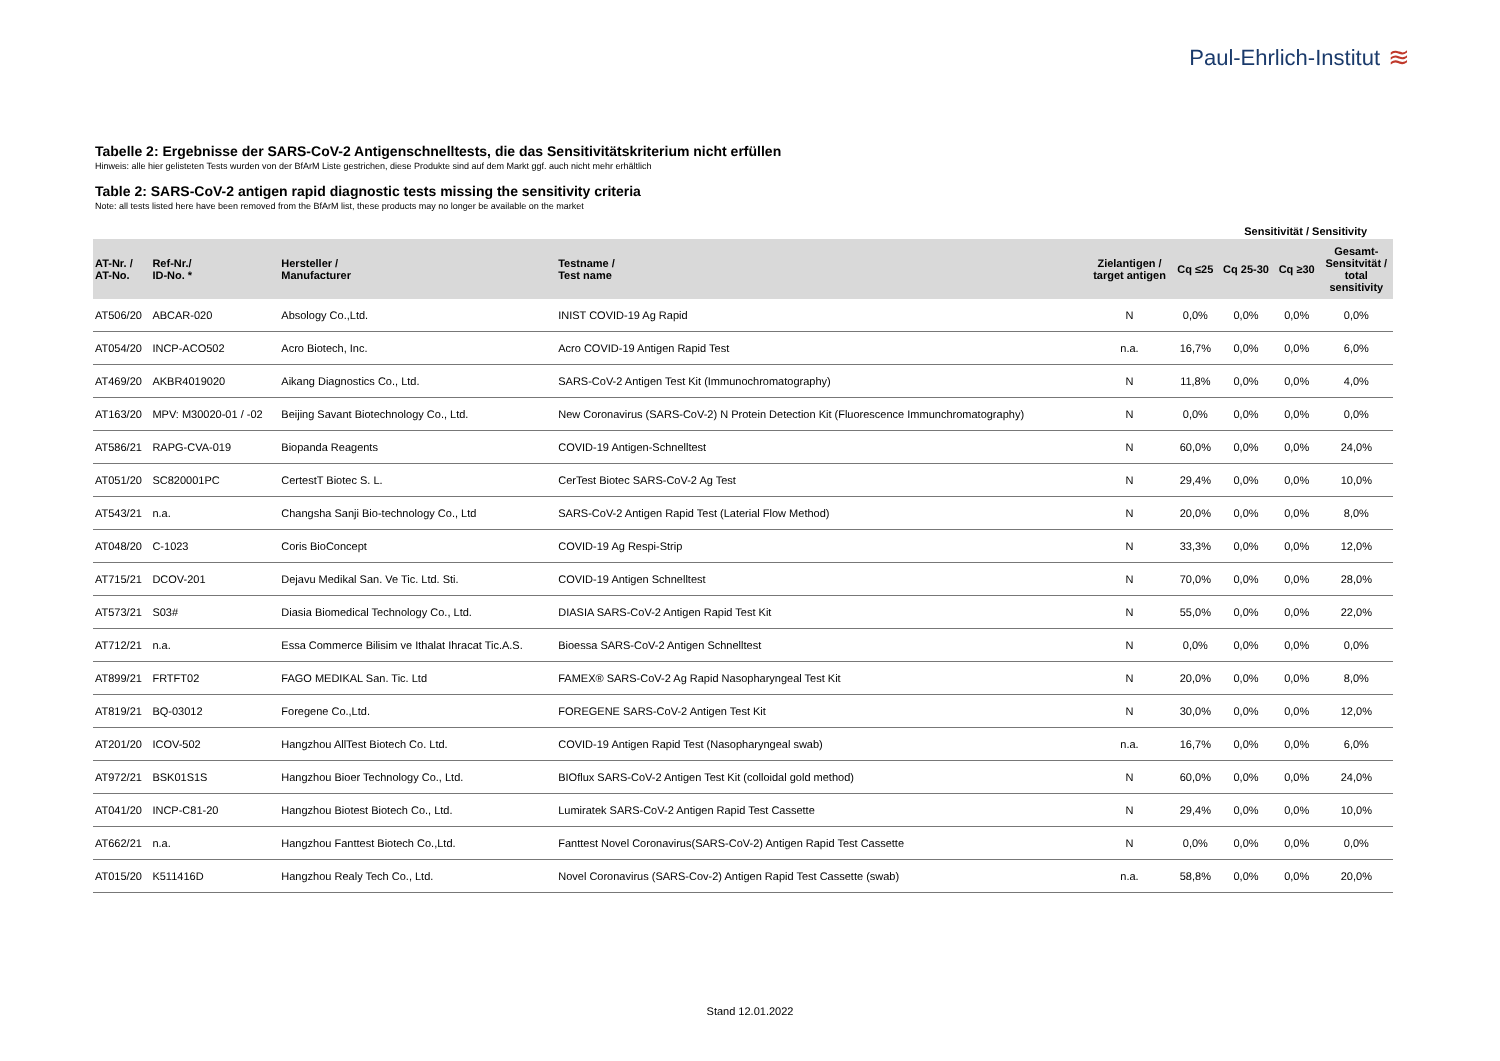Paul-Ehrlich-Institut ≋
Tabelle 2: Ergebnisse der SARS-CoV-2 Antigenschnelltests, die das Sensitivitätskriterium nicht erfüllen
Hinweis: alle hier gelisteten Tests wurden von der BfArM Liste gestrichen, diese Produkte sind auf dem Markt ggf. auch nicht mehr erhältlich
Table 2: SARS-CoV-2 antigen rapid diagnostic tests missing the sensitivity criteria
Note: all tests listed here have been removed from the BfArM list, these products may no longer be available on the market
| | | | | | | Sensitivität / Sensitivity | | | |
| --- | --- | --- | --- | --- | --- | --- | --- | --- | --- |
| AT-Nr. / AT-No. | Ref-Nr./ ID-No. * | Hersteller / Manufacturer | Testname / Test name | Zielantigen / target antigen | Cq ≤25 | Cq 25-30 | Cq ≥30 | Gesamt- Sensitvität / total sensitivity | |
| AT506/20 | ABCAR-020 | Absology Co.,Ltd. | INIST COVID-19 Ag Rapid | N | 0,0% | 0,0% | 0,0% | 0,0% | |
| AT054/20 | INCP-ACO502 | Acro Biotech, Inc. | Acro COVID-19 Antigen Rapid Test | n.a. | 16,7% | 0,0% | 0,0% | 6,0% | |
| AT469/20 | AKBR4019020 | Aikang Diagnostics Co., Ltd. | SARS-CoV-2 Antigen Test Kit (Immunochromatography) | N | 11,8% | 0,0% | 0,0% | 4,0% | |
| AT163/20 | MPV: M30020-01 / -02 | Beijing Savant Biotechnology Co., Ltd. | New Coronavirus (SARS-CoV-2) N Protein Detection Kit (Fluorescence Immunchromatography) | N | 0,0% | 0,0% | 0,0% | 0,0% | |
| AT586/21 | RAPG-CVA-019 | Biopanda Reagents | COVID-19 Antigen-Schnelltest | N | 60,0% | 0,0% | 0,0% | 24,0% | |
| AT051/20 | SC820001PC | CertestT Biotec S. L. | CerTest Biotec SARS-CoV-2 Ag Test | N | 29,4% | 0,0% | 0,0% | 10,0% | |
| AT543/21 | n.a. | Changsha Sanji Bio-technology Co., Ltd | SARS-CoV-2 Antigen Rapid Test (Laterial Flow Method) | N | 20,0% | 0,0% | 0,0% | 8,0% | |
| AT048/20 | C-1023 | Coris BioConcept | COVID-19 Ag Respi-Strip | N | 33,3% | 0,0% | 0,0% | 12,0% | |
| AT715/21 | DCOV-201 | Dejavu Medikal San. Ve Tic. Ltd. Sti. | COVID-19 Antigen Schnelltest | N | 70,0% | 0,0% | 0,0% | 28,0% | |
| AT573/21 | S03# | Diasia Biomedical Technology Co., Ltd. | DIASIA SARS-CoV-2 Antigen Rapid Test Kit | N | 55,0% | 0,0% | 0,0% | 22,0% | |
| AT712/21 | n.a. | Essa Commerce Bilisim ve Ithalat Ihracat Tic.A.S. | Bioessa SARS-CoV-2 Antigen Schnelltest | N | 0,0% | 0,0% | 0,0% | 0,0% | |
| AT899/21 | FRTFT02 | FAGO MEDIKAL San. Tic. Ltd | FAMEX® SARS-CoV-2 Ag Rapid Nasopharyngeal Test Kit | N | 20,0% | 0,0% | 0,0% | 8,0% | |
| AT819/21 | BQ-03012 | Foregene Co.,Ltd. | FOREGENE SARS-CoV-2 Antigen Test Kit | N | 30,0% | 0,0% | 0,0% | 12,0% | |
| AT201/20 | ICOV-502 | Hangzhou AllTest Biotech Co. Ltd. | COVID-19 Antigen Rapid Test (Nasopharyngeal swab) | n.a. | 16,7% | 0,0% | 0,0% | 6,0% | |
| AT972/21 | BSK01S1S | Hangzhou Bioer Technology Co., Ltd. | BIOflux SARS-CoV-2 Antigen Test Kit (colloidal gold method) | N | 60,0% | 0,0% | 0,0% | 24,0% | |
| AT041/20 | INCP-C81-20 | Hangzhou Biotest Biotech Co., Ltd. | Lumiratek SARS-CoV-2 Antigen Rapid Test Cassette | N | 29,4% | 0,0% | 0,0% | 10,0% | |
| AT662/21 | n.a. | Hangzhou Fanttest Biotech Co.,Ltd. | Fanttest Novel Coronavirus(SARS-CoV-2) Antigen Rapid Test Cassette | N | 0,0% | 0,0% | 0,0% | 0,0% | |
| AT015/20 | K511416D | Hangzhou Realy Tech Co., Ltd. | Novel Coronavirus (SARS-Cov-2) Antigen Rapid Test Cassette (swab) | n.a. | 58,8% | 0,0% | 0,0% | 20,0% | |
Stand 12.01.2022